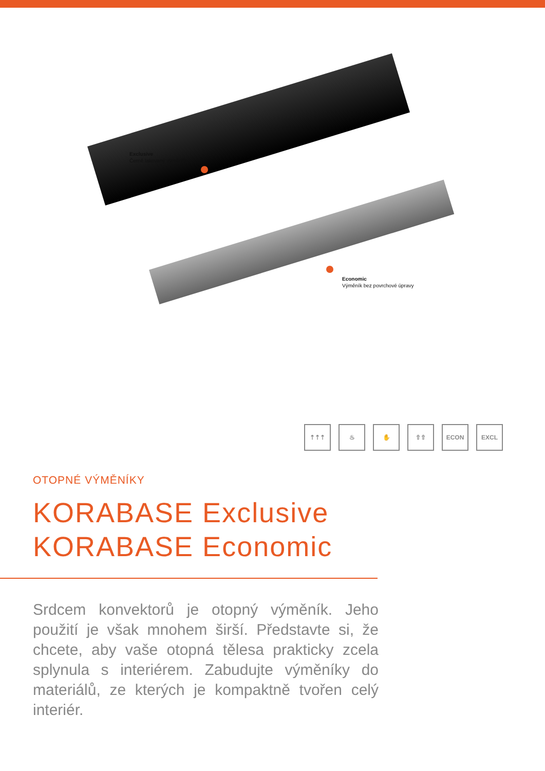Exclusive
Černě lakovaný výměník
Economic
Výměník bez povrchové úpravy
⇡⇡⇡ ♨ ✋ ⇧⇧ ECON EXCL
OTOPNÉ VÝMĚNÍKY
KORABASE Exclusive
KORABASE Economic
Srdcem konvektorů je otopný výměník. Jeho použití je však mnohem širší. Představte si, že chcete, aby vaše otopná tělesa prakticky zcela splynula s interiérem. Zabudujte výměníky do materiálů, ze kterých je kompaktně tvořen celý interiér.